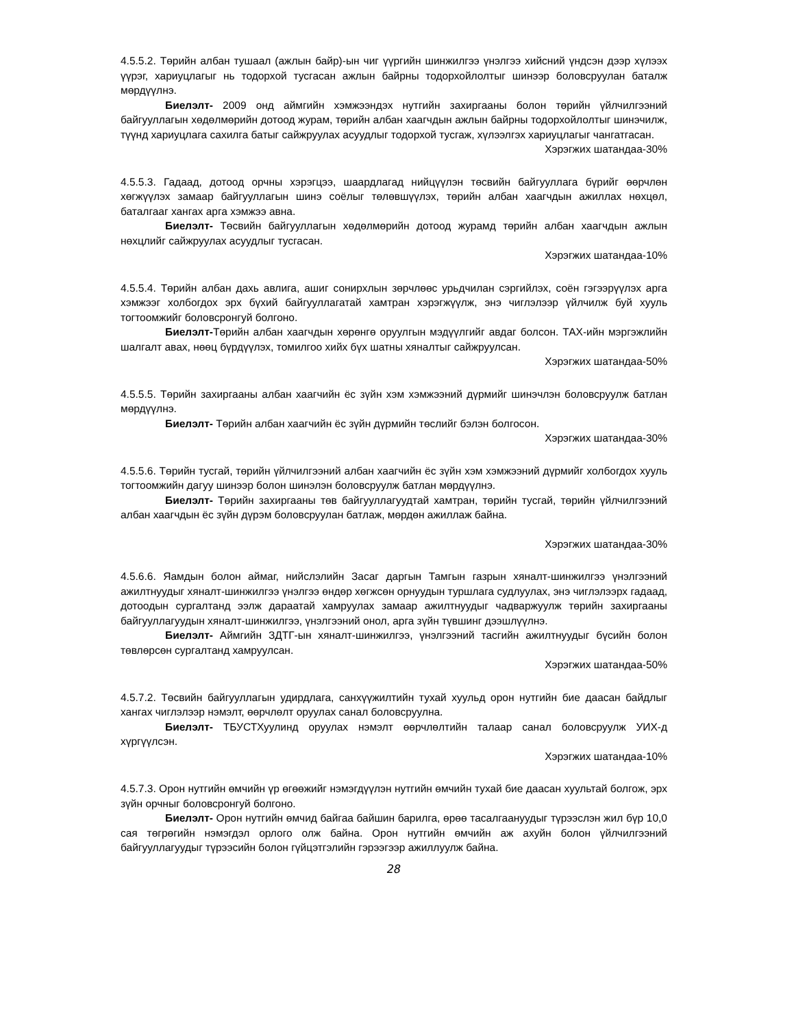4.5.5.2. Төрийн албан тушаал (ажлын байр)-ын чиг үүргийн шинжилгээ үнэлгээ хийсний үндсэн дээр хүлээх үүрэг, хариуцлагыг нь тодорхой тусгасан ажлын байрны тодорхойлолтыг шинээр боловсруулан баталж мөрдүүлнэ.
Биелэлт- 2009 онд аймгийн хэмжээндэх нутгийн захиргааны болон төрийн үйлчилгээний байгууллагын хөдөлмөрийн дотоод журам, төрийн албан хаагчдын ажлын байрны тодорхойлолтыг шинэчилж, түүнд хариуцлага сахилга батыг сайжруулах асуудлыг тодорхой тусгаж, хүлээлгэх хариуцлагыг чангатгасан.
Хэрэгжих шатандаа-30%
4.5.5.3. Гадаад, дотоод орчны хэрэгцээ, шаардлагад нийцүүлэн төсвийн байгууллага бүрийг өөрчлөн хөгжүүлэх замаар байгууллагын шинэ соёлыг төлөвшүүлэх, төрийн албан хаагчдын ажиллах нөхцөл, баталгааг хангах арга хэмжээ авна.
Биелэлт- Төсвийн байгууллагын хөдөлмөрийн дотоод журамд төрийн албан хаагчдын ажлын нөхцлийг сайжруулах асуудлыг тусгасан.
Хэрэгжих шатандаа-10%
4.5.5.4. Төрийн албан дахь авлига, ашиг сонирхлын зөрчлөөс урьдчилан сэргийлэх, соён гэгээрүүлэх арга хэмжээг холбогдох эрх бүхий байгууллагатай хамтран хэрэгжүүлж, энэ чиглэлээр үйлчилж буй хууль тогтоомжийг боловсронгуй болгоно.
Биелэлт-Төрийн албан хаагчдын хөрөнгө оруулгын мэдүүлгийг авдаг болсон. ТАХ-ийн мэргэжлийн шалгалт авах, нөөц бүрдүүлэх, томилгоо хийх бүх шатны хяналтыг сайжруулсан.
Хэрэгжих шатандаа-50%
4.5.5.5. Төрийн захиргааны албан хаагчийн ёс зүйн хэм хэмжээний дүрмийг шинэчлэн боловсруулж батлан мөрдүүлнэ.
Биелэлт- Төрийн албан хаагчийн ёс зүйн дүрмийн төслийг бэлэн болгосон.
Хэрэгжих шатандаа-30%
4.5.5.6. Төрийн тусгай, төрийн үйлчилгээний албан хаагчийн ёс зүйн хэм хэмжээний дүрмийг холбогдох хууль тогтоомжийн дагуу шинээр болон шинэлэн боловсруулж батлан мөрдүүлнэ.
Биелэлт- Төрийн захиргааны төв байгууллагуудтай хамтран, төрийн тусгай, төрийн үйлчилгээний албан хаагчдын ёс зүйн дүрэм боловсруулан батлаж, мөрдөн ажиллаж байна.
Хэрэгжих шатандаа-30%
4.5.6.6. Яамдын болон аймаг, нийслэлийн Засаг даргын Тамгын газрын хяналт-шинжилгээ үнэлгээний ажилтнуудыг хяналт-шинжилгээ үнэлгээ өндөр хөгжсөн орнуудын туршлага судлуулах, энэ чиглэлээрх гадаад, дотоодын сургалтанд ээлж дараатай хамруулах замаар ажилтнуудыг чадваржуулж төрийн захиргааны байгууллагуудын хяналт-шинжилгээ, үнэлгээний онол, арга зүйн түвшинг дээшлүүлнэ.
Биелэлт- Аймгийн ЗДТГ-ын хяналт-шинжилгээ, үнэлгээний тасгийн ажилтнуудыг бүсийн болон төвлөрсөн сургалтанд хамруулсан.
Хэрэгжих шатандаа-50%
4.5.7.2. Төсвийн байгууллагын удирдлага, санхүүжилтийн тухай хуульд орон нутгийн бие даасан байдлыг хангах чиглэлээр нэмэлт, өөрчлөлт оруулах санал боловсруулна.
Биелэлт- ТБУСТХуулинд оруулах нэмэлт өөрчлөлтийн талаар санал боловсруулж УИХ-д хүргүүлсэн.
Хэрэгжих шатандаа-10%
4.5.7.3. Орон нутгийн өмчийн үр өгөөжийг нэмэгдүүлэн нутгийн өмчийн тухай бие даасан хуультай болгож, эрх зүйн орчныг боловсронгуй болгоно.
Биелэлт- Орон нутгийн өмчид байгаа байшин барилга, өрөө тасалгаануудыг түрээслэн жил бүр 10,0 сая төгрөгийн нэмэгдэл орлого олж байна. Орон нутгийн өмчийн аж ахуйн болон үйлчилгээний байгууллагуудыг түрээсийн болон гүйцэтгэлийн гэрээгээр ажиллуулж байна.
28